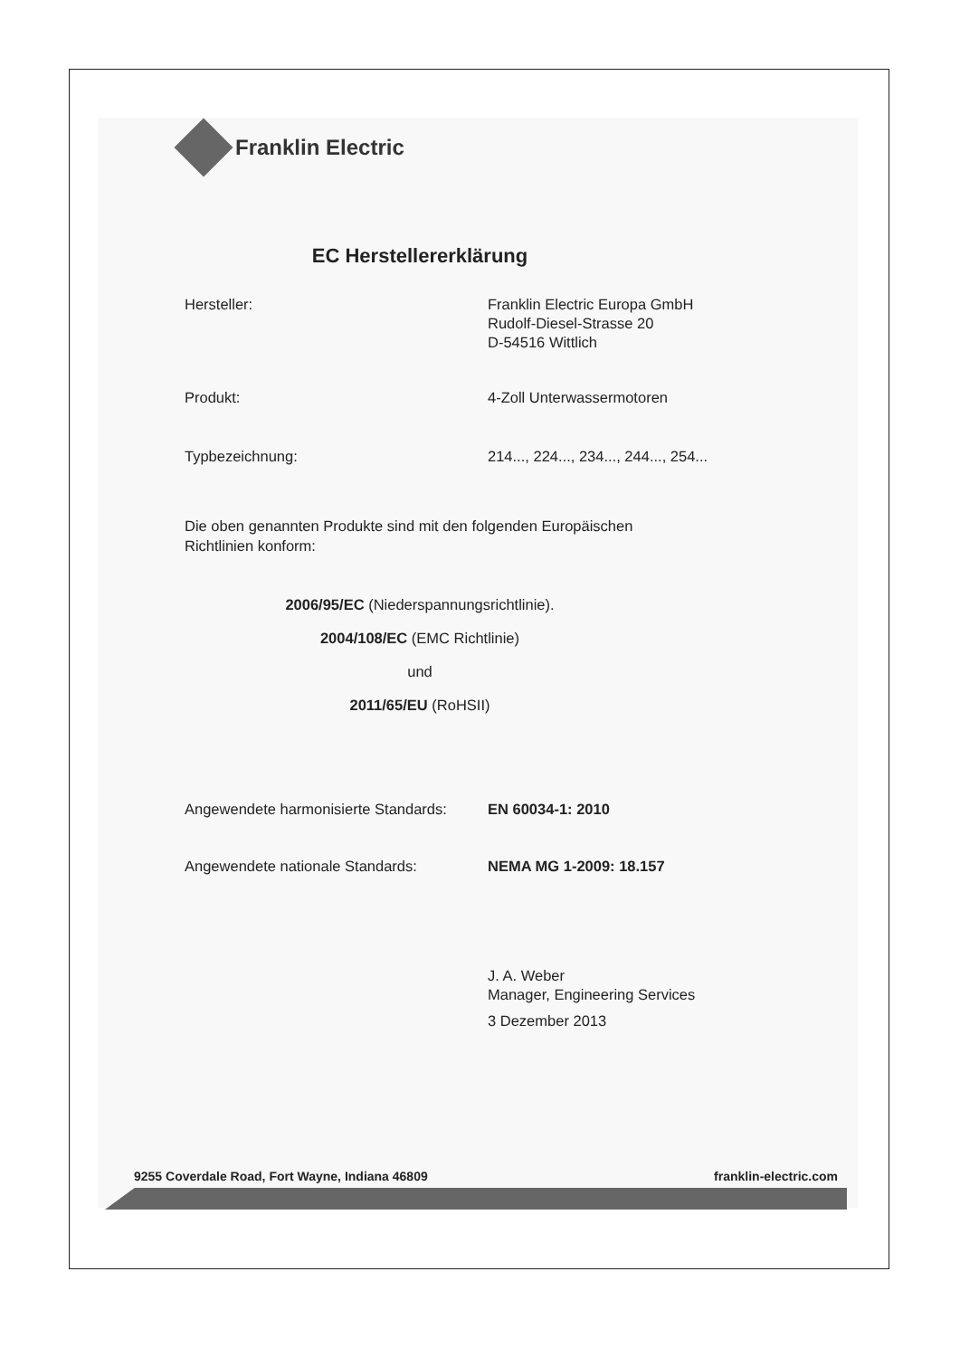Franklin Electric
EC Herstellererklärung
Hersteller: Franklin Electric Europa GmbH
Rudolf-Diesel-Strasse 20
D-54516 Wittlich
Produkt: 4-Zoll Unterwassermotoren
Typbezeichnung: 214..., 224..., 234..., 244..., 254...
Die oben genannten Produkte sind mit den folgenden Europäischen
Richtlinien konform:
2006/95/EC (Niederspannungsrichtlinie).
2004/108/EC (EMC Richtlinie)
und
2011/65/EU (RoHSII)
Angewendete harmonisierte Standards:
EN 60034-1: 2010
Angewendete nationale Standards: NEMA MG 1-2009: 18.157
J. A. Weber
Manager, Engineering Services
3 Dezember 2013
9255 Coverdale Road, Fort Wayne, Indiana 46809 franklin-electric.com